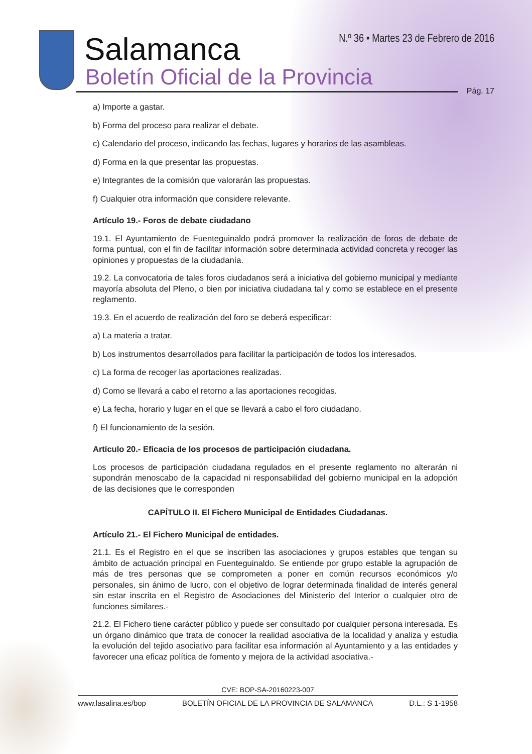Salamanca
Boletín Oficial de la Provincia
N.º 36 • Martes 23 de Febrero de 2016
Pág. 17
a) Importe a gastar.
b) Forma del proceso para realizar el debate.
c) Calendario del proceso, indicando las fechas, lugares y horarios de las asambleas.
d) Forma en la que presentar las propuestas.
e) Integrantes de la comisión que valorarán las propuestas.
f) Cualquier otra información que considere relevante.
Artículo 19.- Foros de debate ciudadano
19.1. El Ayuntamiento de Fuenteguinaldo podrá promover la realización de foros de debate de forma puntual, con el fin de facilitar información sobre determinada actividad concreta y recoger las opiniones y propuestas de la ciudadanía.
19.2. La convocatoria de tales foros ciudadanos será a iniciativa del gobierno municipal y mediante mayoría absoluta del Pleno, o bien por iniciativa ciudadana tal y como se establece en el presente reglamento.
19.3. En el acuerdo de realización del foro se deberá especificar:
a) La materia a tratar.
b) Los instrumentos desarrollados para facilitar la participación de todos los interesados.
c) La forma de recoger las aportaciones realizadas.
d) Como se llevará a cabo el retorno a las aportaciones recogidas.
e) La fecha, horario y lugar en el que se llevará a cabo el foro ciudadano.
f) El funcionamiento de la sesión.
Artículo 20.- Eficacia de los procesos de participación ciudadana.
Los procesos de participación ciudadana regulados en el presente reglamento no alterarán ni supondrán menoscabo de la capacidad ni responsabilidad del gobierno municipal en la adopción de las decisiones que le corresponden
CAPÍTULO II. El Fichero Municipal de Entidades Ciudadanas.
Artículo 21.- El Fichero Municipal de entidades.
21.1. Es el Registro en el que se inscriben las asociaciones y grupos estables que tengan su ámbito de actuación principal en Fuenteguinaldo. Se entiende por grupo estable la agrupación de más de tres personas que se comprometen a poner en común recursos económicos y/o personales, sin ánimo de lucro, con el objetivo de lograr determinada finalidad de interés general sin estar inscrita en el Registro de Asociaciones del Ministerio del Interior o cualquier otro de funciones similares.-
21.2. El Fichero tiene carácter público y puede ser consultado por cualquier persona interesada. Es un órgano dinámico que trata de conocer la realidad asociativa de la localidad y analiza y estudia la evolución del tejido asociativo para facilitar esa información al Ayuntamiento y a las entidades y favorecer una eficaz política de fomento y mejora de la actividad asociativa.-
CVE: BOP-SA-20160223-007
www.lasalina.es/bop BOLETÍN OFICIAL DE LA PROVINCIA DE SALAMANCA D.L.: S 1-1958